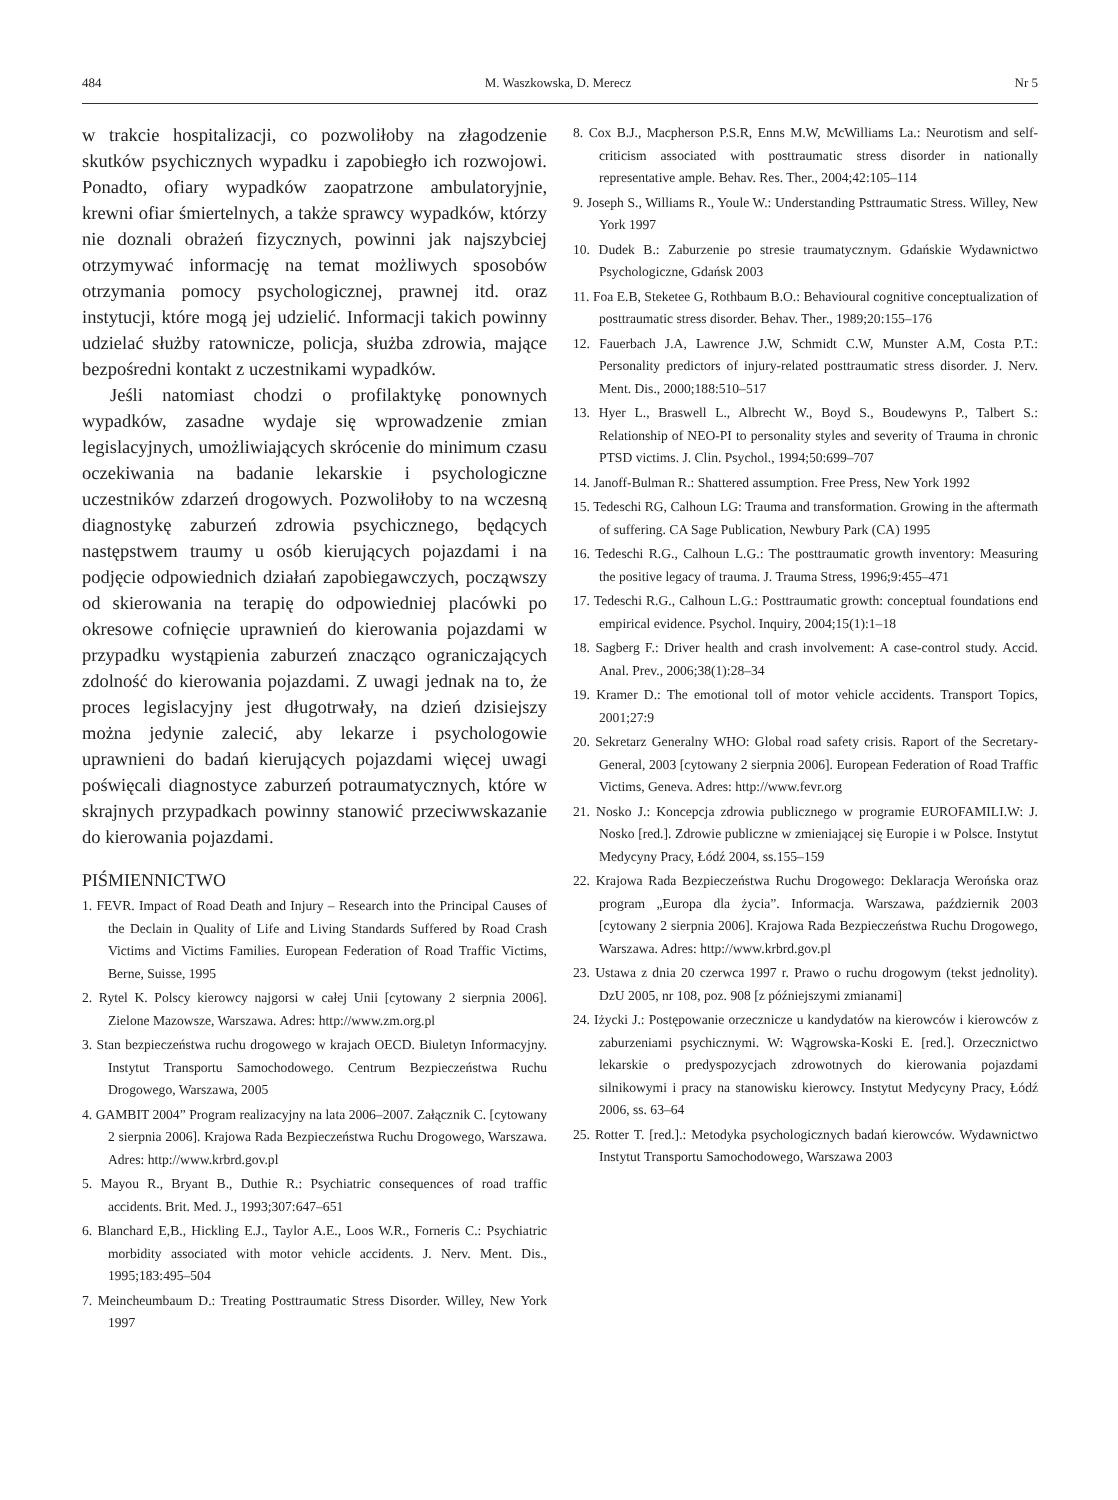484 M. Waszkowska, D. Merecz Nr 5
w trakcie hospitalizacji, co pozwoliłoby na złagodzenie skutków psychicznych wypadku i zapobiegło ich rozwojowi. Ponadto, ofiary wypadków zaopatrzone ambulatoryjnie, krewni ofiar śmiertelnych, a także sprawcy wypadków, którzy nie doznali obrażeń fizycznych, powinni jak najszybciej otrzymywać informację na temat możliwych sposobów otrzymania pomocy psychologicznej, prawnej itd. oraz instytucji, które mogą jej udzielić. Informacji takich powinny udzielać służby ratownicze, policja, służba zdrowia, mające bezpośredni kontakt z uczestnikami wypadków.
Jeśli natomiast chodzi o profilaktykę ponownych wypadków, zasadne wydaje się wprowadzenie zmian legislacyjnych, umożliwiających skrócenie do minimum czasu oczekiwania na badanie lekarskie i psychologiczne uczestników zdarzeń drogowych. Pozwoliłoby to na wczesną diagnostykę zaburzeń zdrowia psychicznego, będących następstwem traumy u osób kierujących pojazdami i na podjęcie odpowiednich działań zapobiegawczych, począwszy od skierowania na terapię do odpowiedniej placówki po okresowe cofnięcie uprawnień do kierowania pojazdami w przypadku wystąpienia zaburzeń znacząco ograniczających zdolność do kierowania pojazdami. Z uwagi jednak na to, że proces legislacyjny jest długotrwały, na dzień dzisiejszy można jedynie zalecić, aby lekarze i psychologowie uprawnieni do badań kierujących pojazdami więcej uwagi poświęcali diagnostyce zaburzeń potraumatycznych, które w skrajnych przypadkach powinny stanowić przeciwwskazanie do kierowania pojazdami.
PIŚMIENNICTWO
1. FEVR. Impact of Road Death and Injury – Research into the Principal Causes of the Declain in Quality of Life and Living Standards Suffered by Road Crash Victims and Victims Families. European Federation of Road Traffic Victims, Berne, Suisse, 1995
2. Rytel K. Polscy kierowcy najgorsi w całej Unii [cytowany 2 sierpnia 2006]. Zielone Mazowsze, Warszawa. Adres: http://www.zm.org.pl
3. Stan bezpieczeństwa ruchu drogowego w krajach OECD. Biuletyn Informacyjny. Instytut Transportu Samochodowego. Centrum Bezpieczeństwa Ruchu Drogowego, Warszawa, 2005
4. GAMBIT 2004” Program realizacyjny na lata 2006–2007. Załącznik C. [cytowany 2 sierpnia 2006]. Krajowa Rada Bezpieczeństwa Ruchu Drogowego, Warszawa. Adres: http://www.krbrd.gov.pl
5. Mayou R., Bryant B., Duthie R.: Psychiatric consequences of road traffic accidents. Brit. Med. J., 1993;307:647–651
6. Blanchard E,B., Hickling E.J., Taylor A.E., Loos W.R., Forneris C.: Psychiatric morbidity associated with motor vehicle accidents. J. Nerv. Ment. Dis., 1995;183:495–504
7. Meincheumbaum D.: Treating Posttraumatic Stress Disorder. Willey, New York 1997
8. Cox B.J., Macpherson P.S.R, Enns M.W, McWilliams La.: Neurotism and self-criticism associated with posttraumatic stress disorder in nationally representative ample. Behav. Res. Ther., 2004;42:105–114
9. Joseph S., Williams R., Youle W.: Understanding Psttraumatic Stress. Willey, New York 1997
10. Dudek B.: Zaburzenie po stresie traumatycznym. Gdańskie Wydawnictwo Psychologiczne, Gdańsk 2003
11. Foa E.B, Steketee G, Rothbaum B.O.: Behavioural cognitive conceptualization of posttraumatic stress disorder. Behav. Ther., 1989;20:155–176
12. Fauerbach J.A, Lawrence J.W, Schmidt C.W, Munster A.M, Costa P.T.: Personality predictors of injury-related posttraumatic stress disorder. J. Nerv. Ment. Dis., 2000;188:510–517
13. Hyer L., Braswell L., Albrecht W., Boyd S., Boudewyns P., Talbert S.: Relationship of NEO-PI to personality styles and severity of Trauma in chronic PTSD victims. J. Clin. Psychol., 1994;50:699–707
14. Janoff-Bulman R.: Shattered assumption. Free Press, New York 1992
15. Tedeschi RG, Calhoun LG: Trauma and transformation. Growing in the aftermath of suffering. CA Sage Publication, Newbury Park (CA) 1995
16. Tedeschi R.G., Calhoun L.G.: The posttraumatic growth inventory: Measuring the positive legacy of trauma. J. Trauma Stress, 1996;9:455–471
17. Tedeschi R.G., Calhoun L.G.: Posttraumatic growth: conceptual foundations end empirical evidence. Psychol. Inquiry, 2004;15(1):1–18
18. Sagberg F.: Driver health and crash involvement: A case-control study. Accid. Anal. Prev., 2006;38(1):28–34
19. Kramer D.: The emotional toll of motor vehicle accidents. Transport Topics, 2001;27:9
20. Sekretarz Generalny WHO: Global road safety crisis. Raport of the Secretary-General, 2003 [cytowany 2 sierpnia 2006]. European Federation of Road Traffic Victims, Geneva. Adres: http://www.fevr.org
21. Nosko J.: Koncepcja zdrowia publicznego w programie EUROFAMILI.W: J. Nosko [red.]. Zdrowie publiczne w zmieniającej się Europie i w Polsce. Instytut Medycyny Pracy, Łódź 2004, ss.155–159
22. Krajowa Rada Bezpieczeństwa Ruchu Drogowego: Deklaracja Werońska oraz program „Europa dla życia”. Informacja. Warszawa, październik 2003 [cytowany 2 sierpnia 2006]. Krajowa Rada Bezpieczeństwa Ruchu Drogowego, Warszawa. Adres: http://www.krbrd.gov.pl
23. Ustawa z dnia 20 czerwca 1997 r. Prawo o ruchu drogowym (tekst jednolity). DzU 2005, nr 108, poz. 908 [z późniejszymi zmianami]
24. Iżycki J.: Postępowanie orzecznicze u kandydatów na kierowców i kierowców z zaburzeniami psychicznymi. W: Wągrowska-Koski E. [red.]. Orzecznictwo lekarskie o predyspozycjach zdrowotnych do kierowania pojazdami silnikowymi i pracy na stanowisku kierowcy. Instytut Medycyny Pracy, Łódź 2006, ss. 63–64
25. Rotter T. [red.].: Metodyka psychologicznych badań kierowców. Wydawnictwo Instytut Transportu Samochodowego, Warszawa 2003